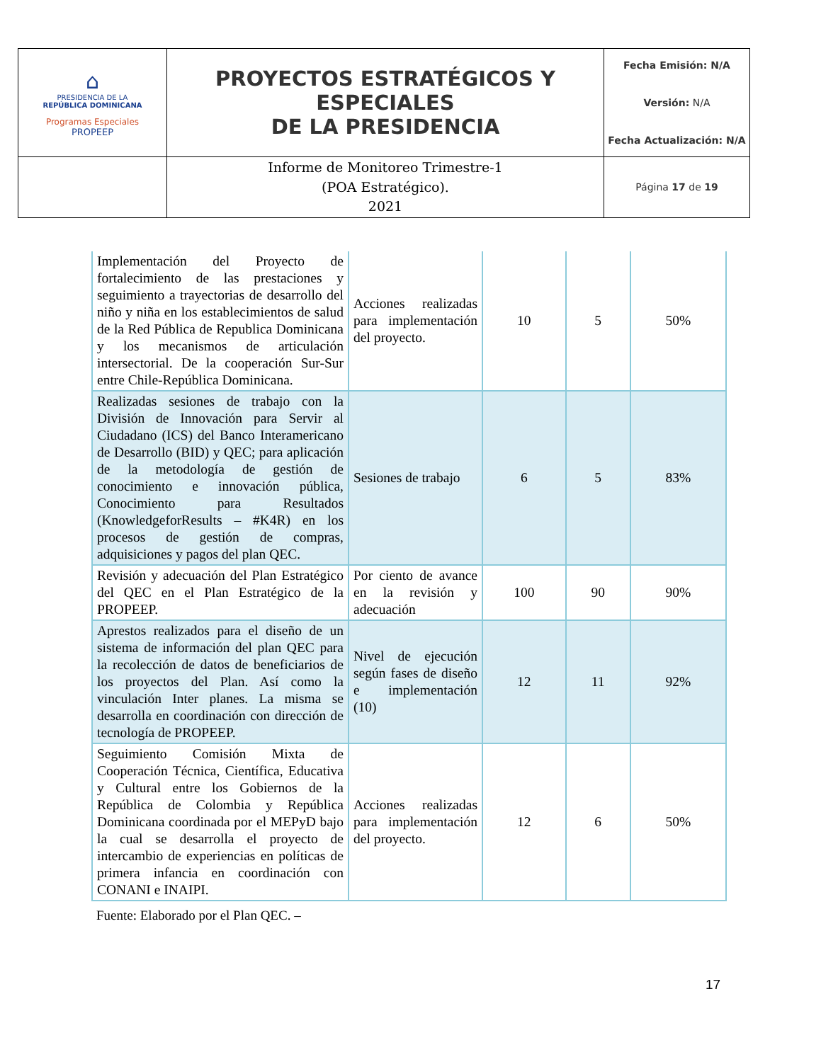| ⌂ PRESIDENCIA DE LA REPÚBLICA DOMINICANA Programas Especiales PROPEEP | PROYECTOS ESTRATÉGICOS Y ESPECIALES DE LA PRESIDENCIA | Fecha Emisión: N/A Versión: N/A Fecha Actualización: N/A |
| | Informe de Monitoreo Trimestre-1 (POA Estratégico). 2021 | Página 17 de 19 |
| Implementación del Proyecto de fortalecimiento de las prestaciones y seguimiento a trayectorias de desarrollo del niño y niña en los establecimientos de salud de la Red Pública de Republica Dominicana y los mecanismos de articulación intersectorial. De la cooperación Sur-Sur entre Chile-República Dominicana. | Acciones realizadas para implementación del proyecto. | 10 | 5 | 50% |
| Realizadas sesiones de trabajo con la División de Innovación para Servir al Ciudadano (ICS) del Banco Interamericano de Desarrollo (BID) y QEC; para aplicación de la metodología de gestión de conocimiento e innovación pública, Conocimiento para Resultados (KnowledgeforResults – #K4R) en los procesos de gestión de compras, adquisiciones y pagos del plan QEC. | Sesiones de trabajo | 6 | 5 | 83% |
| Revisión y adecuación del Plan Estratégico del QEC en el Plan Estratégico de la PROPEEP. | Por ciento de avance en la revisión y adecuación | 100 | 90 | 90% |
| Aprestos realizados para el diseño de un sistema de información del plan QEC para la recolección de datos de beneficiarios de los proyectos del Plan. Así como la vinculación Inter planes. La misma se desarrolla en coordinación con dirección de tecnología de PROPEEP. | Nivel de ejecución según fases de diseño e implementación (10) | 12 | 11 | 92% |
| Seguimiento Comisión Mixta de Cooperación Técnica, Científica, Educativa y Cultural entre los Gobiernos de la República de Colombia y República Dominicana coordinada por el MEPyD bajo la cual se desarrolla el proyecto de intercambio de experiencias en políticas de primera infancia en coordinación con CONANI e INAIPI. | Acciones realizadas para implementación del proyecto. | 12 | 6 | 50% |
Fuente: Elaborado por el Plan QEC. –
17